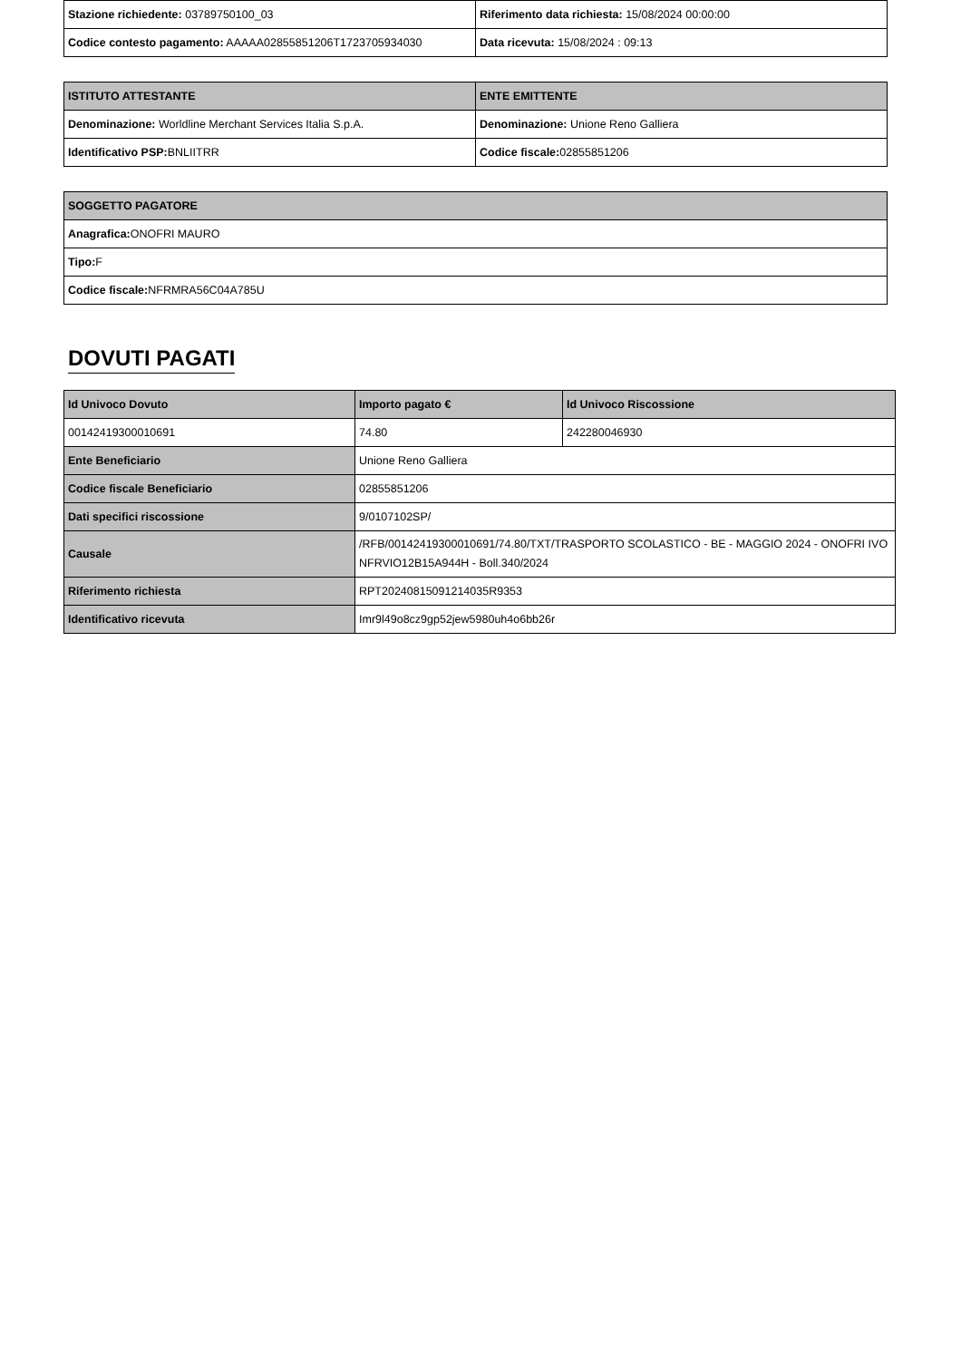| Stazione richiedente: 03789750100_03 | Riferimento data richiesta: 15/08/2024 00:00:00 |
| Codice contesto pagamento: AAAAA02855851206T1723705934030 | Data ricevuta: 15/08/2024 : 09:13 |
| ISTITUTO ATTESTANTE | ENTE EMITTENTE |
| --- | --- |
| Denominazione: Worldline Merchant Services Italia S.p.A. | Denominazione: Unione Reno Galliera |
| Identificativo PSP: BNLIITRR | Codice fiscale: 02855851206 |
| SOGGETTO PAGATORE |
| --- |
| Anagrafica: ONOFRI MAURO |
| Tipo: F |
| Codice fiscale: NFRMRA56C04A785U |
DOVUTI PAGATI
| Id Univoco Dovuto | Importo pagato € | Id Univoco Riscossione |
| --- | --- | --- |
| 00142419300010691 | 74.80 | 242280046930 |
| Ente Beneficiario | Unione Reno Galliera | |
| Codice fiscale Beneficiario | 02855851206 | |
| Dati specifici riscossione | 9/0107102SP/ | |
| Causale | /RFB/00142419300010691/74.80/TXT/TRASPORTO SCOLASTICO - BE - MAGGIO 2024 - ONOFRI IVO NFRVIO12B15A944H - Boll.340/2024 | |
| Riferimento richiesta | RPT20240815091214035R9353 | |
| Identificativo ricevuta | Imr9l49o8cz9gp52jew5980uh4o6bb26r | |